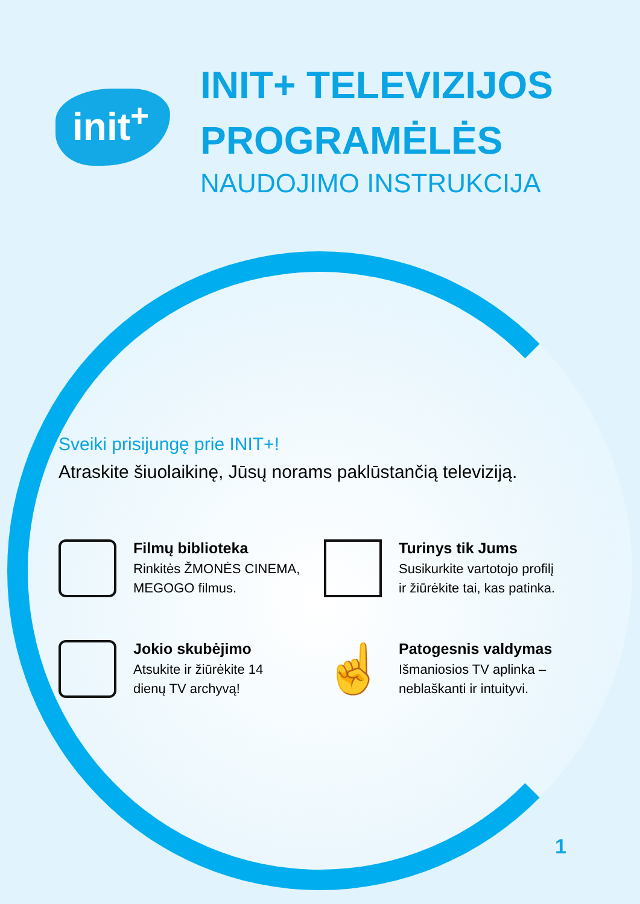init<sup>+</sup>
INIT+ TELEVIZIJOS
PROGRAMĖLĖS
NAUDOJIMO INSTRUKCIJA
Sveiki prisijungę prie INIT+!
Atraskite šiuolaikinę, Jūsų norams paklūstančią televiziją.
Filmų biblioteka
Rinkitės ŽMONĖS CINEMA,
MEGOGO filmus.
Turinys tik Jums
Susikurkite vartotojo profilį
ir žiūrėkite tai, kas patinka.
Jokio skubėjimo
Atsukite ir žiūrėkite 14
dienų TV archyvą!
☝
Patogesnis valdymas
Išmaniosios TV aplinka –
neblaškanti ir intuityvi.
1